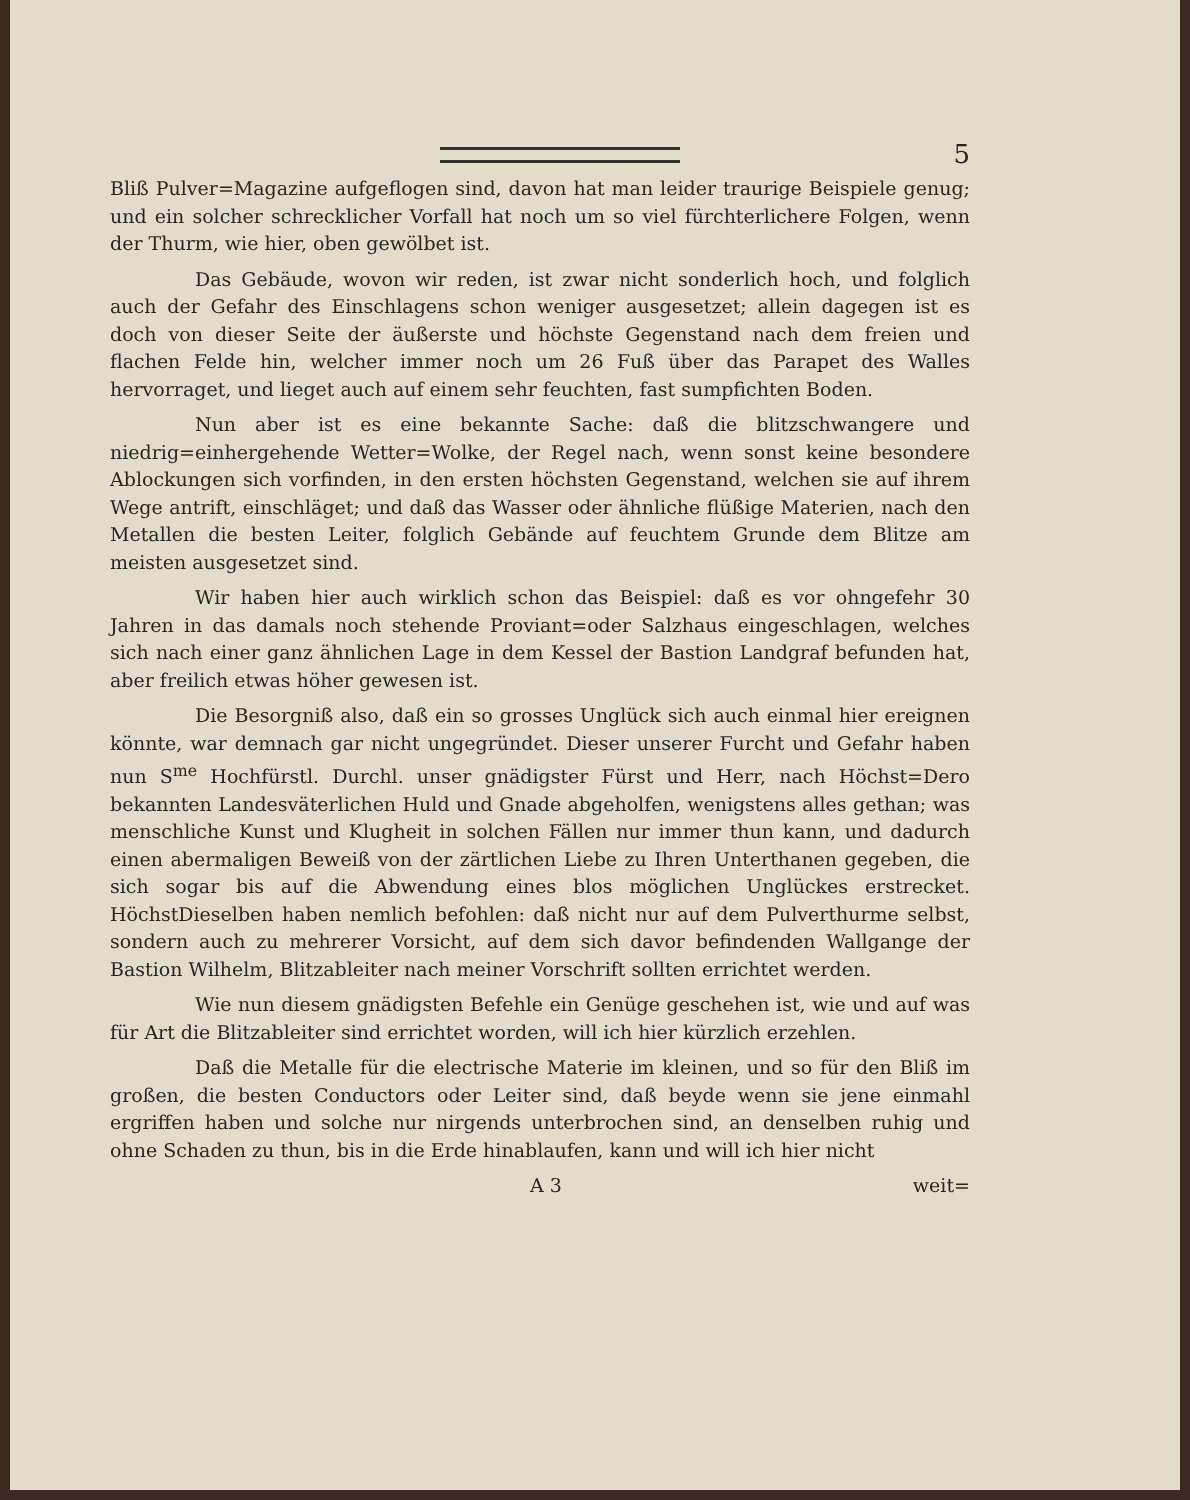5
Bliß Pulver=Magazine aufgeflogen sind, davon hat man leider traurige Beispiele genug; und ein solcher schrecklicher Vorfall hat noch um so viel fürchterlichere Folgen, wenn der Thurm, wie hier, oben gewölbet ist.
Das Gebäude, wovon wir reden, ist zwar nicht sonderlich hoch, und folglich auch der Gefahr des Einschlagens schon weniger ausgesetzet; allein dagegen ist es doch von dieser Seite der äußerste und höchste Gegenstand nach dem freien und flachen Felde hin, welcher immer noch um 26 Fuß über das Parapet des Walles hervorraget, und lieget auch auf einem sehr feuchten, fast sumpfichten Boden.
Nun aber ist es eine bekannte Sache: daß die blitzschwangere und niedrig=einhergehende Wetter=Wolke, der Regel nach, wenn sonst keine besondere Ablockungen sich vorfinden, in den ersten höchsten Gegenstand, welchen sie auf ihrem Wege antrift, einschläget; und daß das Wasser oder ähnliche flüßige Materien, nach den Metallen die besten Leiter, folglich Gebände auf feuchtem Grunde dem Blitze am meisten ausgesetzet sind.
Wir haben hier auch wirklich schon das Beispiel: daß es vor ohngefehr 30 Jahren in das damals noch stehende Proviant=oder Salzhaus eingeschlagen, welches sich nach einer ganz ähnlichen Lage in dem Kessel der Bastion Landgraf befunden hat, aber freilich etwas höher gewesen ist.
Die Besorgniß also, daß ein so grosses Unglück sich auch einmal hier ereignen könnte, war demnach gar nicht ungegründet. Dieser unserer Furcht und Gefahr haben nun S<sup>me</sup> Hochfürstl. Durchl. unser gnädigster Fürst und Herr, nach Höchst=Dero bekannten Landesväterlichen Huld und Gnade abgeholfen, wenigstens alles gethan; was menschliche Kunst und Klugheit in solchen Fällen nur immer thun kann, und dadurch einen abermaligen Beweiß von der zärtlichen Liebe zu Ihren Unterthanen gegeben, die sich sogar bis auf die Abwendung eines blos möglichen Unglückes erstrecket. HöchstDieselben haben nemlich befohlen: daß nicht nur auf dem Pulverthurme selbst, sondern auch zu mehrerer Vorsicht, auf dem sich davor befindenden Wallgange der Bastion Wilhelm, Blitzableiter nach meiner Vorschrift sollten errichtet werden.
Wie nun diesem gnädigsten Befehle ein Genüge geschehen ist, wie und auf was für Art die Blitzableiter sind errichtet worden, will ich hier kürzlich erzehlen.
Daß die Metalle für die electrische Materie im kleinen, und so für den Bliß im großen, die besten Conductors oder Leiter sind, daß beyde wenn sie jene einmahl ergriffen haben und solche nur nirgends unterbrochen sind, an denselben ruhig und ohne Schaden zu thun, bis in die Erde hinablaufen, kann und will ich hier nicht
A 3 weit=